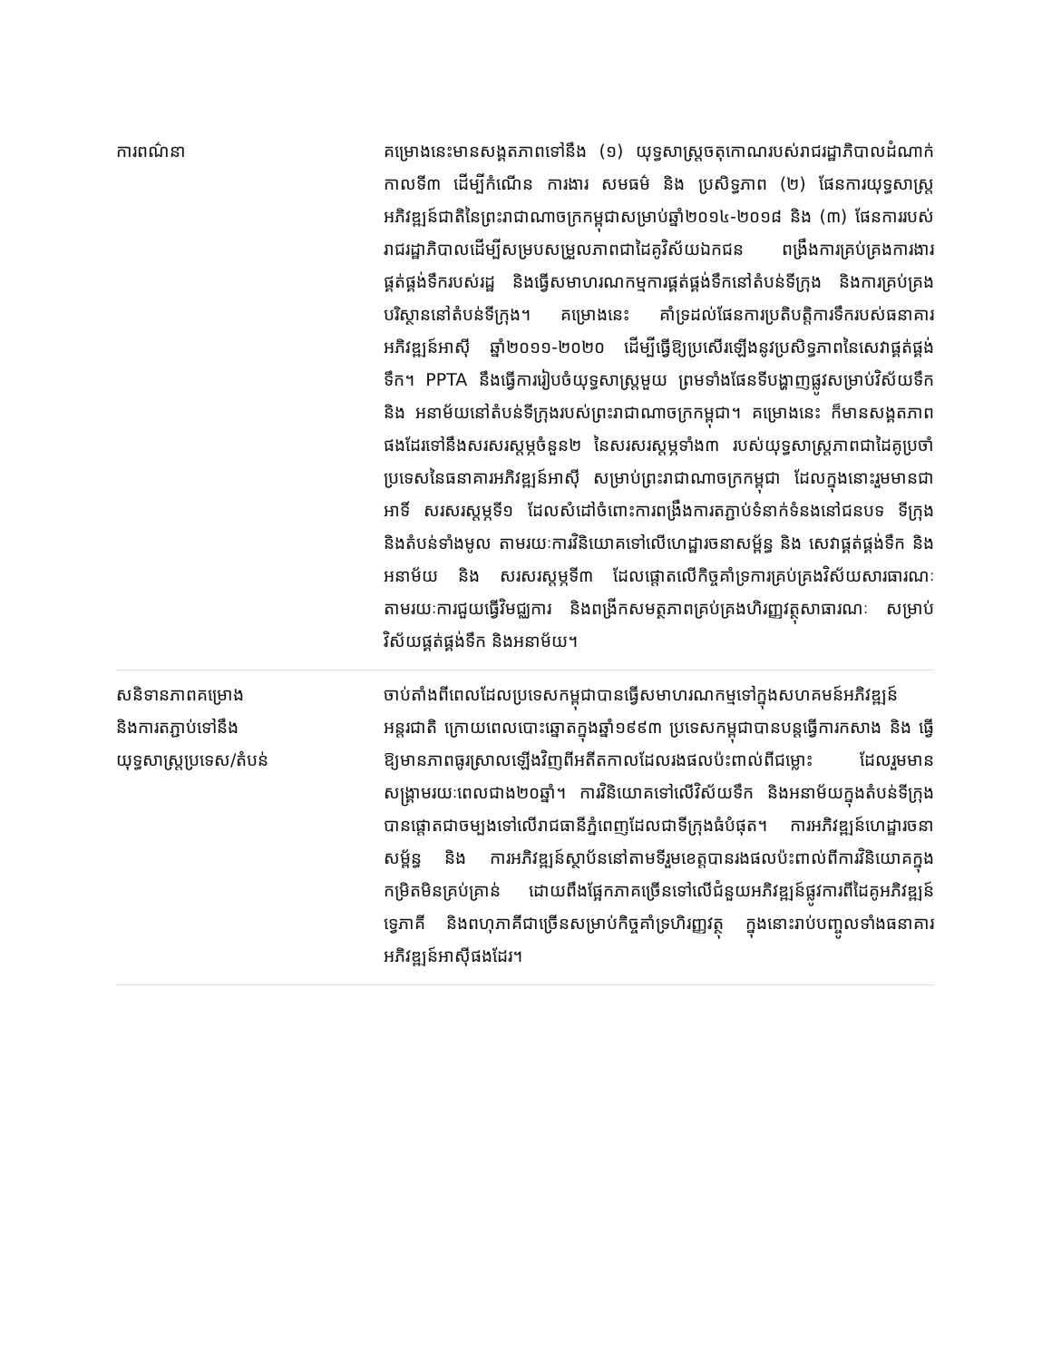| ការពណ៌នា | គម្រោងនេះមានសង្គតភាពទៅនឹង (១) យុទ្ធសាស្ត្រចតុកោណរបស់រាជរដ្ឋាភិបាលដំណាក់កាលទី៣ ដើម្បីកំណើន ការងារ សមធម៌ និង ប្រសិទ្ធភាព (២) ផែនការយុទ្ធសាស្ត្រអភិវឌ្ឍន៍ជាតិនៃព្រះរាជាណាចក្រកម្ពុជាសម្រាប់ឆ្នាំ២០១៤-២០១៨ និង (៣) ផែនការរបស់រាជរដ្ឋាភិបាលដើម្បីសម្របសម្រួលភាពជាដៃគូវិស័យឯកជន ពង្រឹងការគ្រប់គ្រងការងារផ្គត់ផ្គង់ទឹករបស់រដ្ឋ និងធ្វើសមាហរណកម្មការផ្គត់ផ្គង់ទឹកនៅតំបន់ទីក្រុង និងការគ្រប់គ្រងបរិស្ថាននៅតំបន់ទីក្រុង។ គម្រោងនេះ គាំទ្រដល់ផែនការប្រតិបត្តិការទឹករបស់ធនាគារអភិវឌ្ឍន៍អាស៊ី ឆ្នាំ២០១១-២០២០ ដើម្បីធ្វើឱ្យប្រសើរឡើងនូវប្រសិទ្ធភាពនៃសេវាផ្គត់ផ្គង់ទឹក។ PPTA នឹងធ្វើការរៀបចំយុទ្ធសាស្ត្រមួយ ព្រមទាំងផែនទីបង្ហាញផ្លូវសម្រាប់វិស័យទឹក និង អនាម័យនៅតំបន់ទីក្រុងរបស់ព្រះរាជាណាចក្រកម្ពុជា។ គម្រោងនេះ ក៏មានសង្គតភាពផងដែរទៅនឹងសរសរស្តម្ភចំនួន២ នៃសរសរស្តម្ភទាំង៣ របស់យុទ្ធសាស្ត្រភាពជាដៃគូប្រចាំប្រទេសនៃធនាគារអភិវឌ្ឍន៍អាស៊ី សម្រាប់ព្រះរាជាណាចក្រកម្ពុជា ដែលក្នុងនោះរួមមានជាអាទិ៍ សរសរស្តម្ភទី១ ដែលសំដៅចំពោះការពង្រឹងការតភ្ជាប់ទំនាក់ទំនងនៅជនបទ ទីក្រុង និងតំបន់ទាំងមូល តាមរយៈការវិនិយោគទៅលើហេដ្ឋារចនាសម្ព័ន្ធ និង សេវាផ្គត់ផ្គង់ទឹក និងអនាម័យ និង សរសរស្តម្ភទី៣ ដែលផ្តោតលើកិច្ចគាំទ្រការគ្រប់គ្រងវិស័យសារធារណៈ តាមរយៈការជួយធ្វើវិមជ្ឈការ និងពង្រីកសមត្ថភាពគ្រប់គ្រងហិរញ្ញវត្ថុសាធារណៈ សម្រាប់វិស័យផ្គត់ផ្គង់ទឹក និងអនាម័យ។ |
| សនិទានភាពគម្រោង និងការតភ្ជាប់ទៅនឹង យុទ្ធសាស្ត្រប្រទេស/តំបន់ | ចាប់តាំងពីពេលដែលប្រទេសកម្ពុជាបានធ្វើសមាហរណកម្មទៅក្នុងសហគមន៍អភិវឌ្ឍន៍អន្តរជាតិ ក្រោយពេលបោះឆ្នោតក្នុងឆ្នាំ១៩៩៣ ប្រទេសកម្ពុជាបានបន្តធ្វើការកសាង និង ធ្វើឱ្យមានភាពធូរស្រាលឡើងវិញពីអតីតកាលដែលរងផលប៉ះពាល់ពីជម្លោះ ដែលរួមមានសង្គ្រាមរយៈពេលជាង២០ឆ្នាំ។ ការវិនិយោគទៅលើវិស័យទឹក និងអនាម័យក្នុងតំបន់ទីក្រុងបានផ្តោតជាចម្បងទៅលើរាជធានីភ្នំពេញដែលជាទីក្រុងធំបំផុត។ ការអភិវឌ្ឍន៍ហេដ្ឋារចនាសម្ព័ន្ធ និង ការអភិវឌ្ឍន៍ស្ថាប័ននៅតាមទីរួមខេត្តបានរងផលប៉ះពាល់ពីការវិនិយោគក្នុងកម្រិតមិនគ្រប់គ្រាន់ ដោយពឹងផ្អែកភាគច្រើនទៅលើជំនួយអភិវឌ្ឍន៍ផ្លូវការពីដៃគូអភិវឌ្ឍន៍ទ្វេភាគី និងពហុភាគីជាច្រើនសម្រាប់កិច្ចគាំទ្រហិរញ្ញវត្ថុ ក្នុងនោះរាប់បញ្ចូលទាំងធនាគារអភិវឌ្ឍន៍អាស៊ីផងដែរ។ |